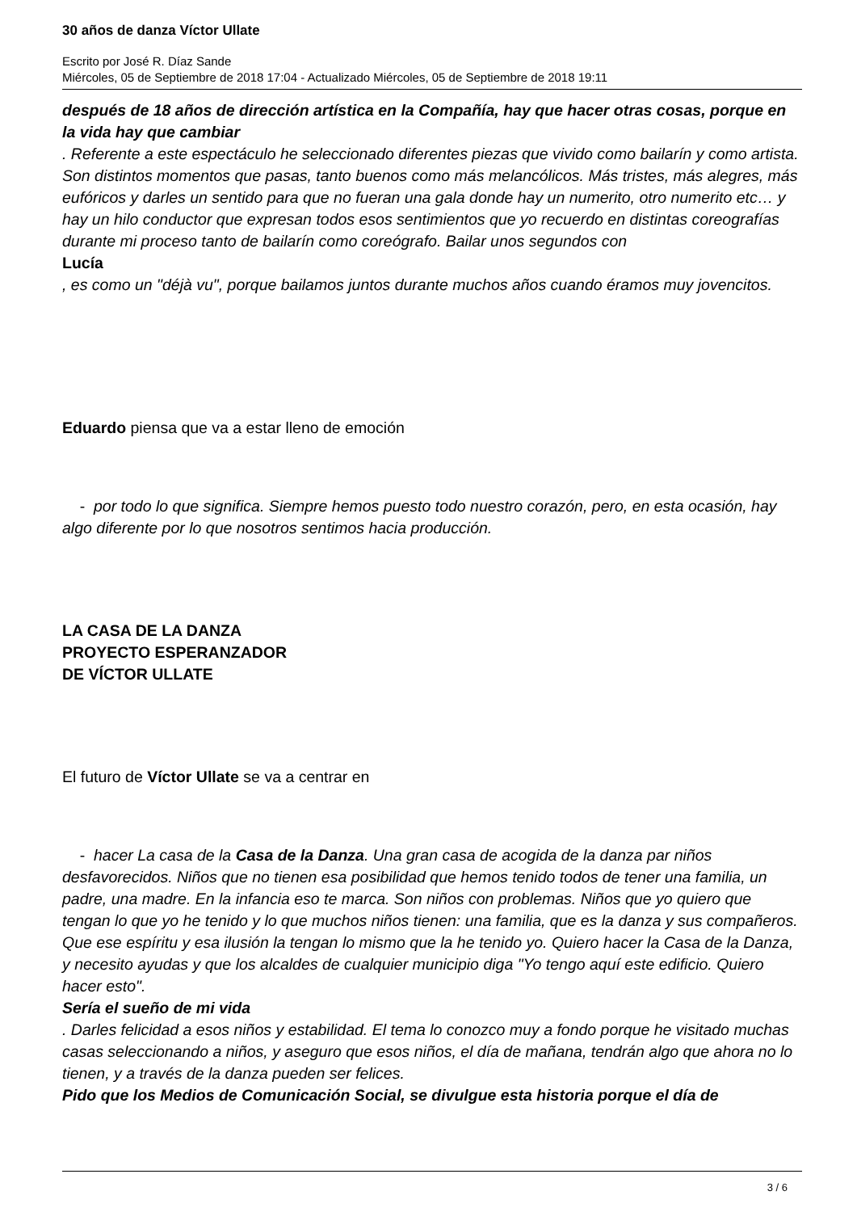30 años de danza Víctor Ullate
Escrito por José R. Díaz Sande
Miércoles, 05 de Septiembre de 2018 17:04 - Actualizado Miércoles, 05 de Septiembre de 2018 19:11
después de 18 años de dirección artística en la Compañía, hay que hacer otras cosas, porque en la vida hay que cambiar
. Referente a este espectáculo he seleccionado diferentes piezas que vivido como bailarín y como artista. Son distintos momentos que pasas, tanto buenos como más melancólicos. Más tristes, más alegres, más eufóricos y darles un sentido para que no fueran una gala donde hay un numerito, otro numerito etc… y hay un hilo conductor que expresan todos esos sentimientos que yo recuerdo en distintas coreografías durante mi proceso tanto de bailarín como coreógrafo. Bailar unos segundos con
Lucía
, es como un "déjà vu", porque bailamos juntos durante muchos años cuando éramos muy jovencitos.
Eduardo piensa que va a estar lleno de emoción
- por todo lo que significa. Siempre hemos puesto todo nuestro corazón, pero, en esta ocasión, hay algo diferente por lo que nosotros sentimos hacia producción.
LA CASA DE LA DANZA
PROYECTO ESPERANZADOR
DE VÍCTOR ULLATE
El futuro de Víctor Ullate se va a centrar en
- hacer La casa de la Casa de la Danza. Una gran casa de acogida de la danza par niños desfavorecidos. Niños que no tienen esa posibilidad que hemos tenido todos de tener una familia, un padre, una madre. En la infancia eso te marca. Son niños con problemas. Niños que yo quiero que tengan lo que yo he tenido y lo que muchos niños tienen: una familia, que es la danza y sus compañeros. Que ese espíritu y esa ilusión la tengan lo mismo que la he tenido yo. Quiero hacer la Casa de la Danza, y necesito ayudas y que los alcaldes de cualquier municipio diga "Yo tengo aquí este edificio. Quiero hacer esto".
Sería el sueño de mi vida
. Darles felicidad a esos niños y estabilidad. El tema lo conozco muy a fondo porque he visitado muchas casas seleccionando a niños, y aseguro que esos niños, el día de mañana, tendrán algo que ahora no lo tienen, y a través de la danza pueden ser felices.
Pido que los Medios de Comunicación Social, se divulgue esta historia porque el día de
3 / 6